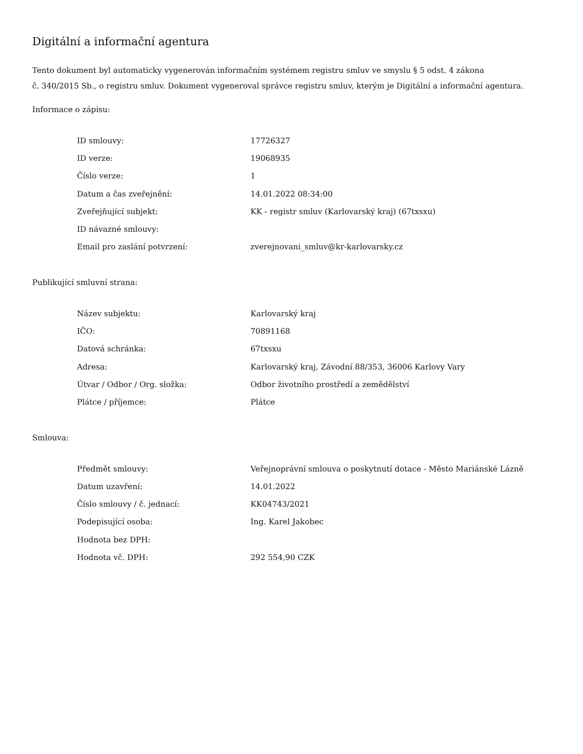Digitální a informační agentura
Tento dokument byl automaticky vygenerován informačním systémem registru smluv ve smyslu § 5 odst. 4 zákona
č. 340/2015 Sb., o registru smluv. Dokument vygeneroval správce registru smluv, kterým je Digitální a informační agentura.
Informace o zápisu:
| ID smlouvy: | 17726327 |
| ID verze: | 19068935 |
| Číslo verze: | 1 |
| Datum a čas zveřejnění: | 14.01.2022 08:34:00 |
| Zveřejňující subjekt: | KK - registr smluv (Karlovarský kraj) (67txsxu) |
| ID návazné smlouvy: | |
| Email pro zaslání potvrzení: | zverejnovani_smluv@kr-karlovarsky.cz |
Publikující smluvní strana:
| Název subjektu: | Karlovarský kraj |
| IČO: | 70891168 |
| Datová schránka: | 67txsxu |
| Adresa: | Karlovarský kraj, Závodní 88/353, 36006 Karlovy Vary |
| Útvar / Odbor / Org. složka: | Odbor životního prostředí a zemědělství |
| Plátce / příjemce: | Plátce |
Smlouva:
| Předmět smlouvy: | Veřejnoprávní smlouva o poskytnutí dotace - Město Mariánské Lázně |
| Datum uzavření: | 14.01.2022 |
| Číslo smlouvy / č. jednací: | KK04743/2021 |
| Podepisující osoba: | Ing. Karel Jakobec |
| Hodnota bez DPH: | |
| Hodnota vč. DPH: | 292 554,90 CZK |